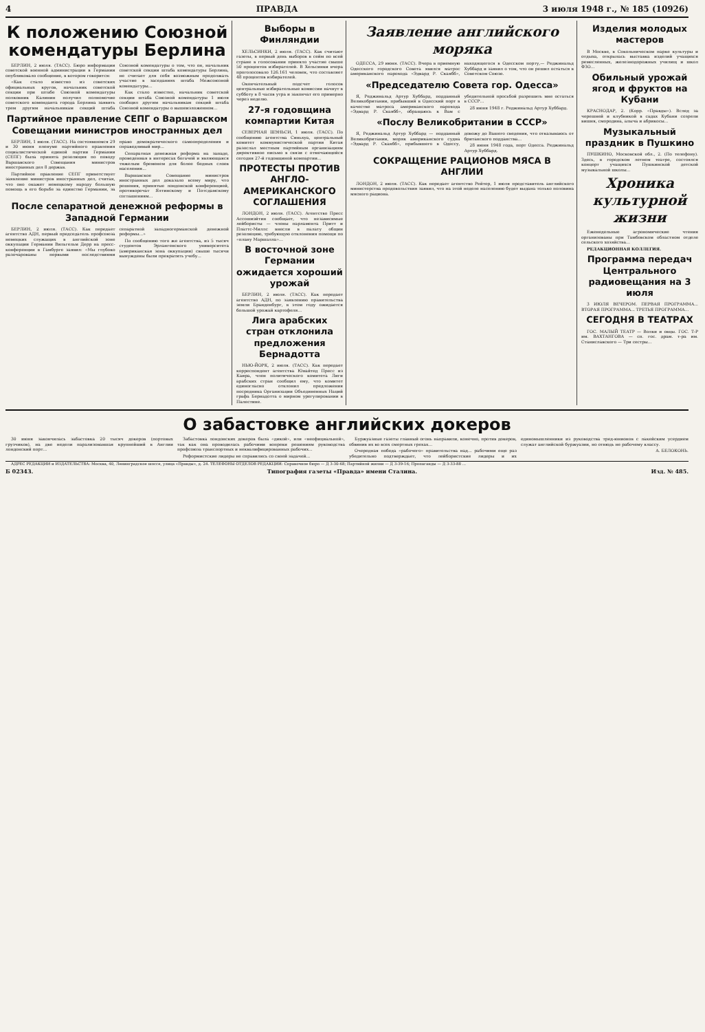4 ПРАВДА 3 июля 1948 г., № 185 (10926)
К положению Союзной комендатуры Берлина
БЕРЛИН, 2 июля. (ТАСС). Бюро информации советской военной администрации в Германии опубликовало сообщение, в котором говорится:
«Как стало известно из советских официальных кругов, начальник советской секции при штабе Союзной комендатуры полковник Калинин получил полномочие советского коменданта города Берлина заявить трем другим начальникам секций штаба Союзной комендатуры о том, что он, начальник советской секции штаба комендатуры Берлина, не считает для себя возможным продолжать участие в заседаниях штаба Межсоюзной комендатуры...
Как стало известно, начальник советской секции штаба Союзной комендатуры 1 июля сообщил другим начальникам секций штаба Союзной комендатуры о вышеизложенном...
Партийное правление СЕПГ о Варшавском Совещании министров иностранных дел
БЕРЛИН, 1 июля. (ТАСС). На состоявшемся 29 и 30 июня пленуме партийного правления социалистической единой партии Германии (СЕПГ) была принята резолюция по поводу Варшавского Совещания министров иностранных дел 8 держав.
Партийное правление СЕПГ приветствует заявление министров иностранных дел, считая, что оно окажет немецкому народу большую помощь в его борьбе за единство Германии, за право демократического самоопределения и справедливый мир...
Сепаратная денежная реформа на западе, проведенная в интересах богачей и являющаяся тяжелым бременем для более бедных слоев населения...
Варшавское Совещание министров иностранных дел доказало всему миру, что решения, принятые лондонской конференцией, противоречат Ялтинскому и Потсдамскому соглашениям...
После сепаратной денежной реформы в Западной Германии
БЕРЛИН, 2 июля. (ТАСС). Как передает агентство АДН, первый председатель профсоюза немецких служащих в английской зоне оккупации Германии Вильгельм Дерр на пресс-конференции в Гамбурге заявил: «Мы глубоко разочарованы первыми последствиями сепаратной западногерманской денежной реформы...»
По сообщению того же агентства, из 5 тысяч студентов Эрлангенского университета (американская зона оккупации) свыше тысячи вынуждены были прекратить учебу...
Выборы в Финляндии
ХЕЛЬСИНКИ, 2 июля. (ТАСС). Как считают газеты, в первый день выборов в сейм по всей стране в голосовании приняло участие свыше 50 процентов избирателей. В Хельсинки вчера проголосовало 126.161 человек, что составляет 48 процентов избирателей.
Окончательный подсчет голосов центральные избирательные комиссии начнут в субботу в 8 часов утра и закончат его примерно через неделю.
27-я годовщина компартии Китая
СЕВЕРНАЯ ШЭНЬСИ, 1 июля. (ТАСС). По сообщению агентства Синьхуа, центральный комитет коммунистической партии Китая разослал местным партийным организациям директивное письмо в связи с отмечающейся сегодня 27-й годовщиной компартии...
ПРОТЕСТЫ ПРОТИВ АНГЛО-АМЕРИКАНСКОГО СОГЛАШЕНИЯ
ЛОНДОН, 2 июля. (ТАСС). Агентство Пресс Ассошиэйтин сообщает, что независимые лейбористы — члены парламента Притт и Платтс-Миллс внесли в палату общин резолюцию, требующую отклонения помощи по «плану Маршалла»...
В восточной зоне Германии ожидается хороший урожай
БЕРЛИН, 2 июля. (ТАСС). Как передает агентство АДН, по заявлению правительства земли Бранденбург, в этом году ожидается большой урожай картофеля...
Лига арабских стран отклонила предложения Бернадотта
НЬЮ-ЙОРК, 2 июля. (ТАСС). Как передает корреспондент агентства Юнайтед Пресс из Каира, член политического комитета Лиги арабских стран сообщил ему, что комитет единогласно отклонил предложения посредника Организации Объединенных Наций графа Бернадотта о мирном урегулировании в Палестине.
Заявление английского моряка
ОДЕССА, 29 июня. (ТАСС). Вчера в приемную Одесского городского Совета явился матрос американского парохода «Эдвард Р. Скаябб», находящегося в Одесском порту,— Реджинальд Хуббард и заявил о том, что он решил остаться в Советском Союзе.
«Председателю Совета гор. Одесса»
Я, Реджинальд Артур Хуббард, подданный Великобритании, прибывший в Одесский порт в качестве матроса американского парохода «Эдвард Р. Скаябб», обращаюсь к Вам с убедительной просьбой разрешить мне остаться в СССР...
28 июня 1948 г. Реджинальд Артур Хуббард.
«Послу Великобритании в СССР»
Я, Реджинальд Артур Хуббард — подданный Великобритании, моряк американского судна «Эдвард Р. Скаябб», прибывшего в Одессу, довожу до Вашего сведения, что отказываюсь от британского подданства...
28 июня 1948 года, порт Одесса. Реджинальд Артур Хуббард.
СОКРАЩЕНИЕ РАЦИОНОВ МЯСА В АНГЛИИ
ЛОНДОН, 2 июля. (ТАСС). Как передает агентство Рейтер, 1 июля представитель английского министерства продовольствия заявил, что на этой неделе населению будет выдана только половина мясного рациона.
Изделия молодых мастеров
В Москве, в Сокольническом парке культуры и отдыха, открылась выставка изделий учащихся ремесленных, железнодорожных училищ и школ ФЗО...
Обильный урожай ягод и фруктов на Кубани
КРАСНОДАР, 2. (Корр. «Правды»). Вслед за черешней и клубникой в садах Кубани созрели вишня, смородина, алыча и абрикосы...
Музыкальный праздник в Пушкино
ПУШКИНО, Московской обл., 2. (По телефону). Здесь, в городском летнем театре, состоялся концерт учащихся Пушкинской детской музыкальной школы...
Хроника культурной жизни
Еженедельные агрономические чтения организованы при Тамбовском областном отделе сельского хозяйства...
РЕДАКЦИОННАЯ КОЛЛЕГИЯ.
Программа передач Центрального радиовещания на 3 июля
3 ИЮЛЯ ВЕЧЕРОМ. ПЕРВАЯ ПРОГРАММА... ВТОРАЯ ПРОГРАММА... ТРЕТЬЯ ПРОГРАММА...
СЕГОДНЯ В ТЕАТРАХ
ГОС. МАЛЫЙ ТЕАТР — Волки и овцы. ГОС. Т-Р им. ВАХТАНГОВА — сп. гос. драм. т-ра им. Станиславского — Три сестры...
О забастовке английских докеров
30 июня закончилась забастовка 20 тысяч докеров (портовых грузчиков), на две недели парализовавшая крупнейший в Англии лондонский порт...
Забастовка лондонских докеров была «дикой», или «неофициальной», так как она проводилась рабочими вопреки решениям руководства профсоюза транспортных и неквалифицированных рабочих...
Реформистские лидеры не справились со своей задачей...
Буржуазные газеты главный огонь направили, конечно, против докеров, обвинив их во всех смертных грехах...
Очередная победа «рабочего» правительства над... рабочими еще раз убедительно подтверждает, что лейбористские лидеры и их единомышленники из руководства тред-юнионов с лакейским усердием служат английской буржуазии, но отнюдь не рабочему классу.
А. БЕЛОКОНЬ.
АДРЕС РЕДАКЦИИ и ИЗДАТЕЛЬСТВА: Москва, 40, Ленинградское шоссе, улица «Правды», д. 24. ТЕЛЕФОНЫ ОТДЕЛОВ РЕДАКЦИИ: Справочное бюро — Д 3-30-68; Партийной жизни — Д 3-39-16; Пропаганды — Д 3-33-88 ...
Б 02343. Типография газеты «Правда» имени Сталина. Изд. № 485.